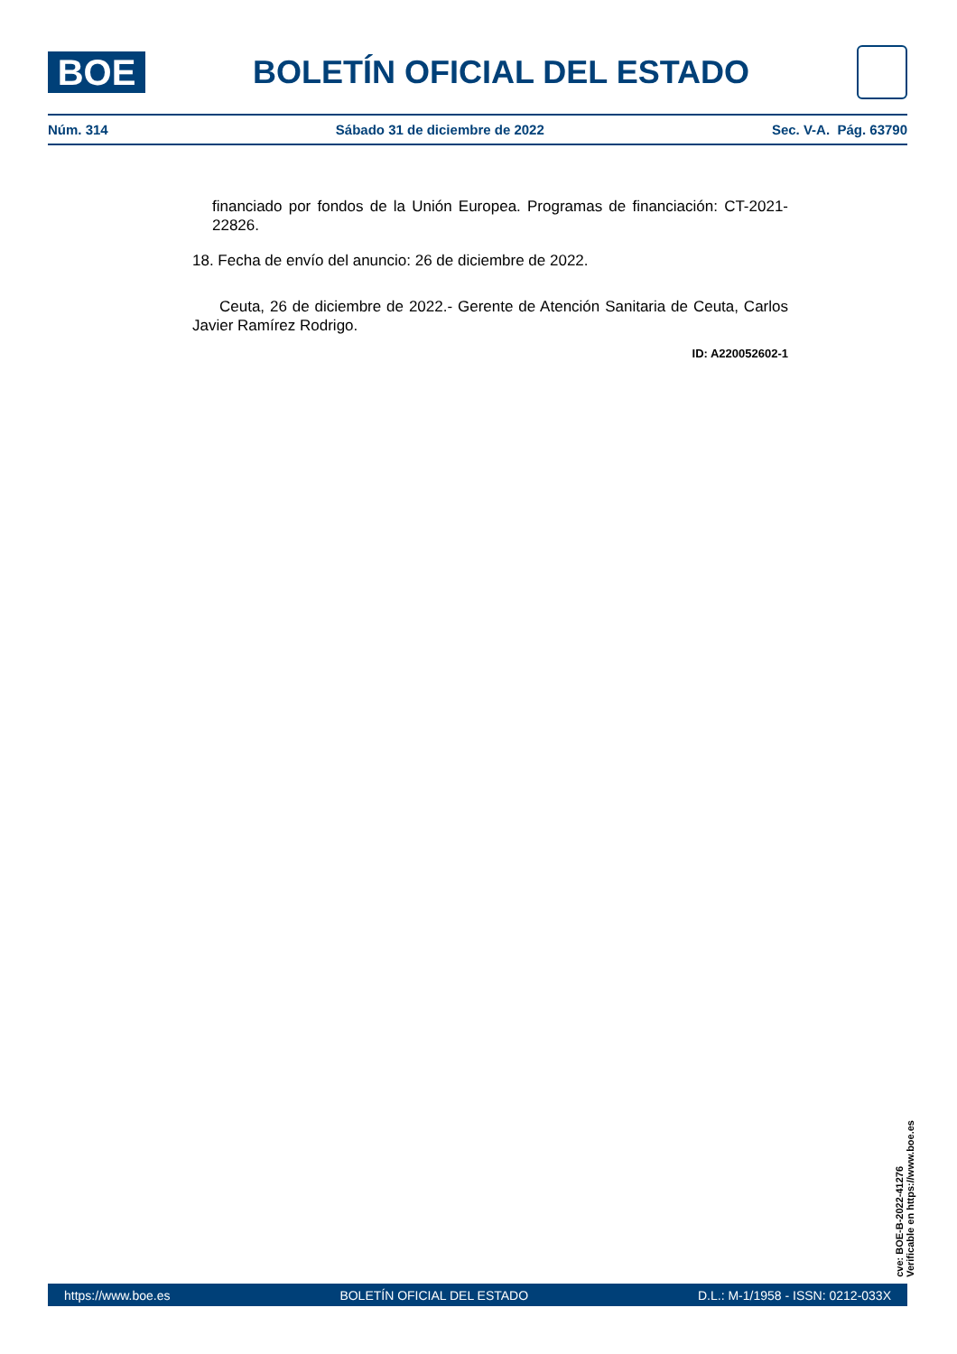BOE
BOLETÍN OFICIAL DEL ESTADO
Núm. 314 Sábado 31 de diciembre de 2022 Sec. V-A. Pág. 63790
financiado por fondos de la Unión Europea. Programas de financiación: CT-2021-22826.
18. Fecha de envío del anuncio: 26 de diciembre de 2022.
Ceuta, 26 de diciembre de 2022.- Gerente de Atención Sanitaria de Ceuta, Carlos Javier Ramírez Rodrigo.
ID: A220052602-1
cve: BOE-B-2022-41276
Verificable en https://www.boe.es
https://www.boe.es BOLETÍN OFICIAL DEL ESTADO D.L.: M-1/1958 - ISSN: 0212-033X